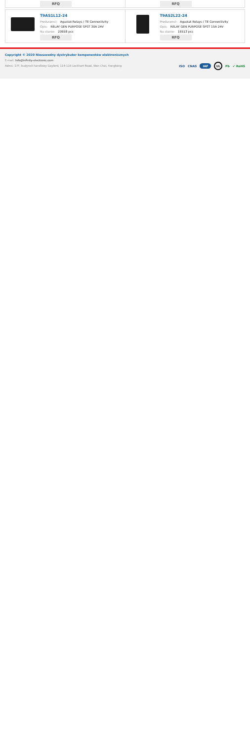RFQ RFQ
T9AS1L12-24
Producenci: Agastat Relays / TE Connectivity
Opis: RELAY GEN PURPOSE SPST 30A 24V
Na stanie: 20658 pcs
RFQ
T9AS2L22-24
Producenci: Agastat Relays / TE Connectivity
Opis: RELAY GEN PURPOSE SPST 15A 24V
Na stanie: 16513 pcs
RFQ
Copyright © 2020 Niezawodny dystrybutor komponentów elektronicznych
E-mail: Info@infinity-electronic.com
Adres: 17F, budynek handlowy Gaylord, 114-118 Lockhart Road, Wan Chai, Hongkong
ISO CNAS IAF UL Pb ✔ RoHS